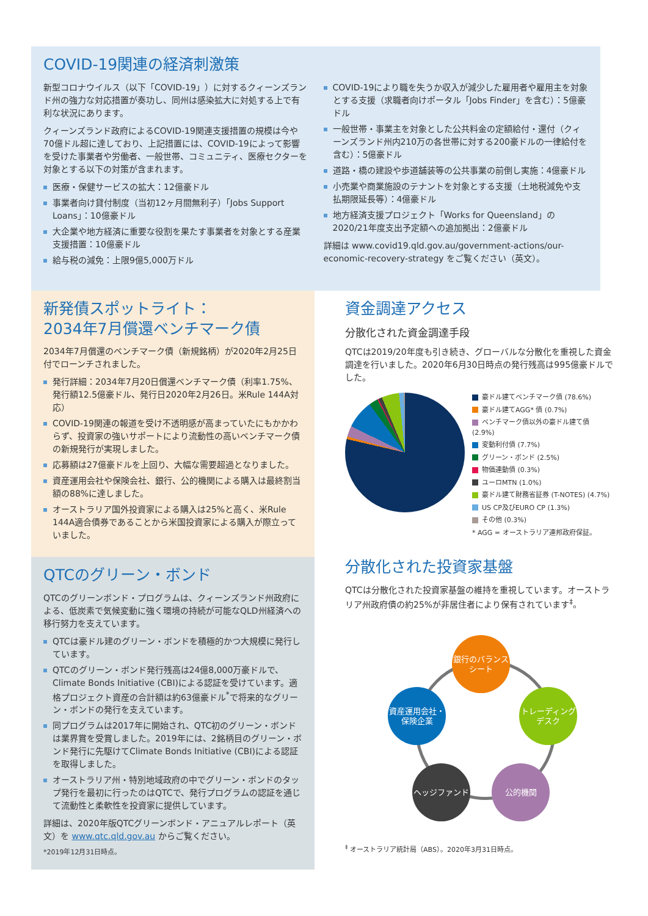COVID-19関連の経済刺激策
新型コロナウイルス（以下「COVID-19」）に対するクィーンズランド州の強力な対応措置が奏功し、同州は感染拡大に対処する上で有利な状況にあります。
クィーンズランド政府によるCOVID-19関連支援措置の規模は今や70億ドル超に達しており、上記措置には、COVID-19によって影響を受けた事業者や労働者、一般世帯、コミュニティ、医療セクターを対象とする以下の対策が含まれます。
医療・保健サービスの拡大：12億豪ドル
事業者向け貸付制度（当初12ヶ月間無利子）「Jobs Support Loans」：10億豪ドル
大企業や地方経済に重要な役割を果たす事業者を対象とする産業支援措置：10億豪ドル
給与税の減免：上限9億5,000万ドル
COVID-19により職を失うか収入が減少した雇用者や雇用主を対象とする支援（求職者向けポータル「Jobs Finder」を含む）：5億豪ドル
一般世帯・事業主を対象とした公共料金の定額給付・還付（クィーンズランド州内210万の各世帯に対する200豪ドルの一律給付を含む）：5億豪ドル
道路・橋の建設や歩道舗装等の公共事業の前倒し実施：4億豪ドル
小売業や商業施設のテナントを対象とする支援（土地税減免や支払期限延長等）：4億豪ドル
地方経済支援プロジェクト「Works for Queensland」の2020/21年度支出予定額への追加拠出：2億豪ドル
詳細は www.covid19.qld.gov.au/government-actions/our-economic-recovery-strategy をご覧ください（英文）。
新発債スポットライト：
2034年7月償還ベンチマーク債
2034年7月償還のベンチマーク債（新規銘柄）が2020年2月25日付でローンチされました。
発行詳細：2034年7月20日償還ベンチマーク債（利率1.75%、発行額12.5億豪ドル、発行日2020年2月26日。米Rule 144A対応）
COVID-19関連の報道を受け不透明感が高まっていたにもかかわらず、投資家の強いサポートにより流動性の高いベンチマーク債の新規発行が実現しました。
応募額は27億豪ドルを上回り、大幅な需要超過となりました。
資産運用会社や保険会社、銀行、公的機関による購入は最終割当額の88%に達しました。
オーストラリア国外投資家による購入は25%と高く、米Rule 144A適合債券であることから米国投資家による購入が際立っていました。
QTCのグリーン・ボンド
QTCのグリーンボンド・プログラムは、クィーンズランド州政府による、低炭素で気候変動に強く環境の持続が可能なQLD州経済への移行努力を支えています。
QTCは豪ドル建のグリーン・ボンドを積極的かつ大規模に発行しています。
QTCのグリーン・ボンド発行残高は24億8,000万豪ドルで、Climate Bonds Initiative (CBI)による認証を受けています。適格プロジェクト資産の合計額は約63億豪ドル<sup>*</sup>で将来的なグリーン・ボンドの発行を支えています。
同プログラムは2017年に開始され、QTC初のグリーン・ボンドは業界賞を受賞しました。2019年には、2銘柄目のグリーン・ボンド発行に先駆けてClimate Bonds Initiative (CBI)による認証を取得しました。
オーストラリア州・特別地域政府の中でグリーン・ボンドのタップ発行を最初に行ったのはQTCで、発行プログラムの認証を通じて流動性と柔軟性を投資家に提供しています。
詳細は、2020年版QTCグリーンボンド・アニュアルレポート（英文）を www.qtc.qld.gov.au からご覧ください。
*2019年12月31日時点。
資金調達アクセス
分散化された資金調達手段
QTCは2019/20年度も引き続き、グローバルな分散化を重視した資金調達を行いました。2020年6月30日時点の発行残高は995億豪ドルでした。
豪ドル建てベンチマーク債 (78.6%)
豪ドル建てAGG* 債 (0.7%)
ベンチマーク債以外の豪ドル建て債 (2.9%)
変動利付債 (7.7%)
グリーン・ボンド (2.5%)
物価連動債 (0.3%)
ユーロMTN (1.0%)
豪ドル建て財務省証券 (T-NOTES) (4.7%)
US CP及びEURO CP (1.3%)
その他 (0.3%)
* AGG = オーストラリア連邦政府保証。
分散化された投資家基盤
QTCは分散化された投資家基盤の維持を重視しています。オーストラリア州政府債の約25%が非居住者により保有されています<sup>‡</sup>。
銀行のバランスシート
資産運用会社・保険企業
トレーディングデスク
ヘッジファンド 公的機関
<sup>‡</sup> オーストラリア統計局（ABS）。2020年3月31日時点。